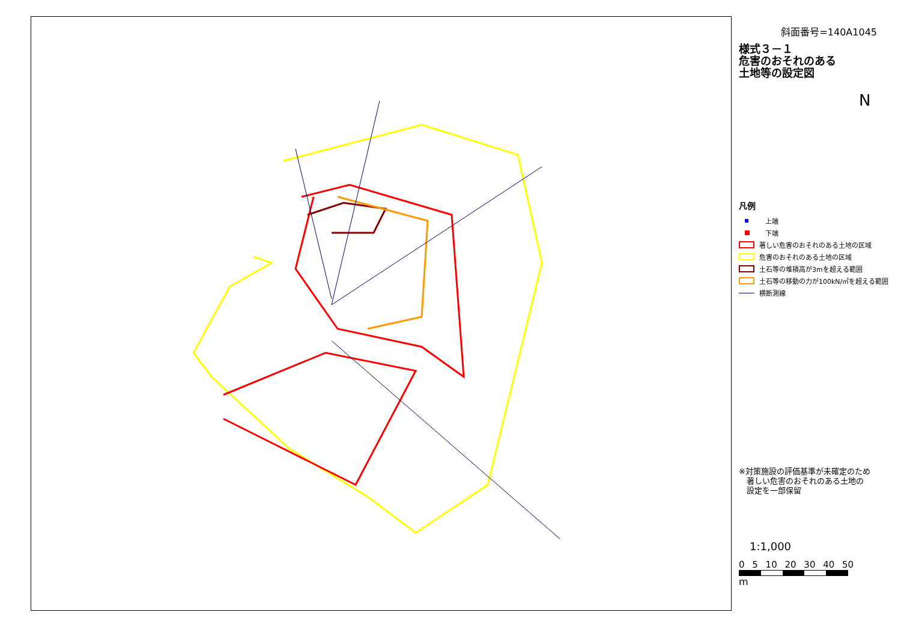斜面番号=140A1045
様式３－１
危害のおそれのある
土地等の設定図
N
凡例
上端
下端
著しい危害のおそれのある土地の区域
危害のおそれのある土地の区域
土石等の堆積高が3mを超える範囲
土石等の移動の力が100kN/㎡を超える範囲
横断測線
※対策施設の評価基準が未確定のため
　著しい危害のおそれのある土地の
　設定を一部保留
　1:1,000
0 5 10 20 30 40 50
m